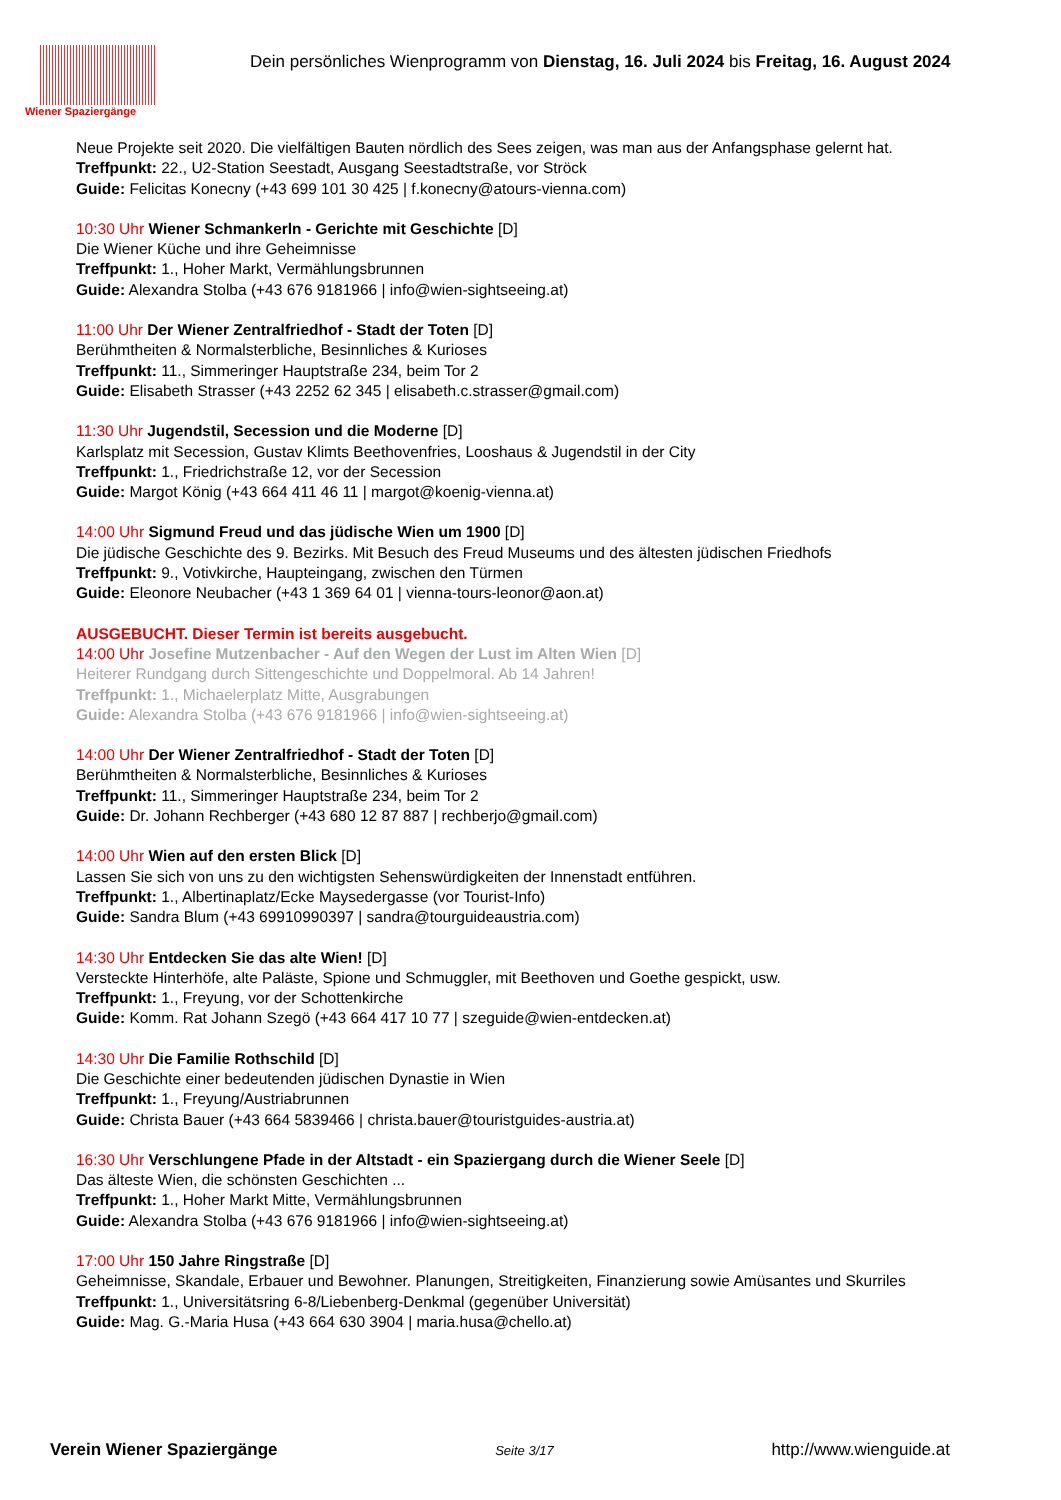Wiener Spaziergänge
Dein persönliches Wienprogramm von Dienstag, 16. Juli 2024 bis Freitag, 16. August 2024
Neue Projekte seit 2020. Die vielfältigen Bauten nördlich des Sees zeigen, was man aus der Anfangsphase gelernt hat.
Treffpunkt: 22., U2-Station Seestadt, Ausgang Seestadtstraße, vor Ströck
Guide: Felicitas Konecny (+43 699 101 30 425 | f.konecny@atours-vienna.com)
10:30 Uhr Wiener Schmankerln - Gerichte mit Geschichte [D]
Die Wiener Küche und ihre Geheimnisse
Treffpunkt: 1., Hoher Markt, Vermählungsbrunnen
Guide: Alexandra Stolba (+43 676 9181966 | info@wien-sightseeing.at)
11:00 Uhr Der Wiener Zentralfriedhof - Stadt der Toten [D]
Berühmtheiten & Normalsterbliche, Besinnliches & Kurioses
Treffpunkt: 11., Simmeringer Hauptstraße 234, beim Tor 2
Guide: Elisabeth Strasser (+43 2252 62 345 | elisabeth.c.strasser@gmail.com)
11:30 Uhr Jugendstil, Secession und die Moderne [D]
Karlsplatz mit Secession, Gustav Klimts Beethovenfries, Looshaus & Jugendstil in der City
Treffpunkt: 1., Friedrichstraße 12, vor der Secession
Guide: Margot König (+43 664 411 46 11 | margot@koenig-vienna.at)
14:00 Uhr Sigmund Freud und das jüdische Wien um 1900 [D]
Die jüdische Geschichte des 9. Bezirks. Mit Besuch des Freud Museums und des ältesten jüdischen Friedhofs
Treffpunkt: 9., Votivkirche, Haupteingang, zwischen den Türmen
Guide: Eleonore Neubacher (+43 1 369 64 01 | vienna-tours-leonor@aon.at)
AUSGEBUCHT. Dieser Termin ist bereits ausgebucht.
14:00 Uhr Josefine Mutzenbacher - Auf den Wegen der Lust im Alten Wien [D]
Heiterer Rundgang durch Sittengeschichte und Doppelmoral. Ab 14 Jahren!
Treffpunkt: 1., Michaelerplatz Mitte, Ausgrabungen
Guide: Alexandra Stolba (+43 676 9181966 | info@wien-sightseeing.at)
14:00 Uhr Der Wiener Zentralfriedhof - Stadt der Toten [D]
Berühmtheiten & Normalsterbliche, Besinnliches & Kurioses
Treffpunkt: 11., Simmeringer Hauptstraße 234, beim Tor 2
Guide: Dr. Johann Rechberger (+43 680 12 87 887 | rechberjo@gmail.com)
14:00 Uhr Wien auf den ersten Blick [D]
Lassen Sie sich von uns zu den wichtigsten Sehenswürdigkeiten der Innenstadt entführen.
Treffpunkt: 1., Albertinaplatz/Ecke Maysedergasse (vor Tourist-Info)
Guide: Sandra Blum (+43 69910990397 | sandra@tourguideaustria.com)
14:30 Uhr Entdecken Sie das alte Wien! [D]
Versteckte Hinterhöfe, alte Paläste, Spione und Schmuggler, mit Beethoven und Goethe gespickt, usw.
Treffpunkt: 1., Freyung, vor der Schottenkirche
Guide: Komm. Rat Johann Szegö (+43 664 417 10 77 | szeguide@wien-entdecken.at)
14:30 Uhr Die Familie Rothschild [D]
Die Geschichte einer bedeutenden jüdischen Dynastie in Wien
Treffpunkt: 1., Freyung/Austriabrunnen
Guide: Christa Bauer (+43 664 5839466 | christa.bauer@touristguides-austria.at)
16:30 Uhr Verschlungene Pfade in der Altstadt - ein Spaziergang durch die Wiener Seele [D]
Das älteste Wien, die schönsten Geschichten ...
Treffpunkt: 1., Hoher Markt Mitte, Vermählungsbrunnen
Guide: Alexandra Stolba (+43 676 9181966 | info@wien-sightseeing.at)
17:00 Uhr 150 Jahre Ringstraße [D]
Geheimnisse, Skandale, Erbauer und Bewohner. Planungen, Streitigkeiten, Finanzierung sowie Amüsantes und Skurriles
Treffpunkt: 1., Universitätsring 6-8/Liebenberg-Denkmal (gegenüber Universität)
Guide: Mag. G.-Maria Husa (+43 664 630 3904 | maria.husa@chello.at)
Verein Wiener Spaziergänge Seite 3/17 http://www.wienguide.at